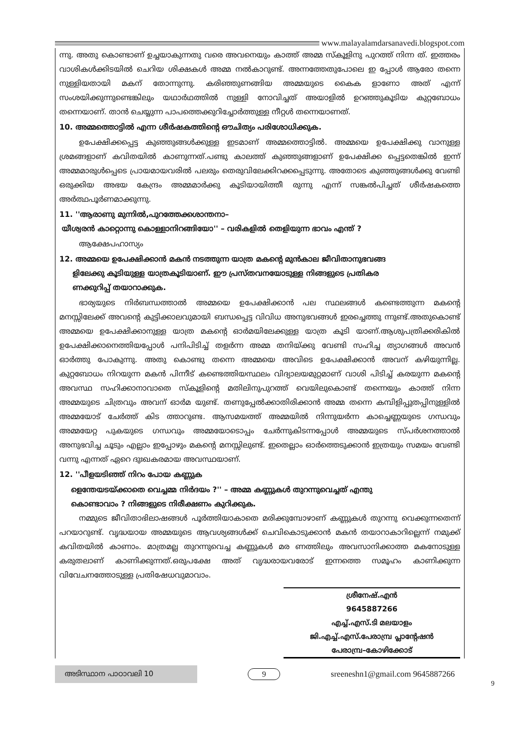www.malayalamdarsanavedi.blogspot.com
ന്നു. അതു കൊണ്ടാണ് ഉച്ചയാകുന്നതു വരെ അവനെയും കാത്ത് അമ്മ സ്കൂളിനു പുറത്ത് നിന്ന ത്. ഇത്തരം വാശികൾക്കിടയിൽ ചെറിയ ശിക്ഷകൾ അമ്മ നൽകാറുണ്ട്. അന്നത്തേതുപോലെ ഇ പ്പോൾ ആരോ തന്നെ നുള്ളിയതായി മകന് തോന്നുന്നു. കരിഞ്ഞുണങ്ങിയ അമ്മയുടെ കൈക ളാണോ അത് എന്ന് സംശയിക്കുന്നുണ്ടെങ്കിലും യഥാർഥത്തിൽ നുള്ളി നോവിച്ചത് അയാളിൽ ഉറഞ്ഞുകൂടിയ കുറ്റബോധം തന്നെയാണ്. താൻ ചെയ്യുന്ന പാപത്തെക്കുറിച്ചോർത്തുള്ള നീറ്റൾ തന്നെയാണത്.
10. അമ്മത്തൊട്ടിൽ എന്ന ശീർഷകത്തിന്റെ ഔചിത്യം പരിശോധിക്കുക.
ഉപേക്ഷിക്കപ്പെട്ട കുഞ്ഞുങ്ങൾക്കുള്ള ഇടമാണ് അമ്മത്തൊട്ടിൽ. അമ്മയെ ഉപേക്ഷിക്കു വാനുള്ള ശ്രമങ്ങളാണ് കവിതയിൽ കാണുന്നത്.പണ്ടു കാലത്ത് കുഞ്ഞുങ്ങളാണ് ഉപേക്ഷിക്ക പ്പെട്ടതെങ്കിൽ ഇന്ന് അമ്മമാരുൾപ്പെടെ പ്രായമായവരിൽ പലരും തെരുവിലേക്കിറക്കപ്പെടുന്നു. അതോടെ കുഞ്ഞുങ്ങൾക്കു വേണ്ടി ഒരുക്കിയ അഭയ കേന്ദ്രം അമ്മമാർക്കു കൂടിയായിത്തീ രുന്നു എന്ന് സങ്കൽപിച്ചത് ശീർഷകത്തെ അർത്ഥപൂർണമാക്കുന്നു.
11. ''ആരാണു മുന്നിൽ,പുറത്തേക്കശാന്തനാ–
യീശ്വരൻ കാറ്റൊന്നു കൊള്ളാനിറങ്ങിയോ'' – വരികളിൽ തെളിയുന്ന ഭാവം എന്ത് ?
ആക്ഷേപഹാസ്യം
12. അമ്മയെ ഉപേക്ഷിക്കാൻ മകൻ നടത്തുന്ന യാത്ര മകന്റെ മുൻകാല ജീവിതാനുഭവങ്ങ
ളിലേക്കു കൂടിയുള്ള യാത്രകൂടിയാണ്. ഈ പ്രസ്തവനയോടുള്ള നിങ്ങളുടെ പ്രതികര
ണക്കുറിപ്പ് തയാറാക്കുക.
ഭാര്യയുടെ നിർബന്ധത്താൽ അമ്മയെ ഉപേക്ഷിക്കാൻ പല സ്ഥലങ്ങൾ കണ്ടെത്തുന്ന മകന്റെ മനസ്സിലേക്ക് അവന്റെ കുട്ടിക്കാലവുമായി ബന്ധപ്പെട്ട വിവിധ അനുഭവങ്ങൾ ഇരച്ചെത്തു ന്നുണ്ട്.അതുകൊണ്ട് അമ്മയെ ഉപേക്ഷിക്കാനുള്ള യാത്ര മകന്റെ ഓർമയിലേക്കുള്ള യാത്ര കൂടി യാണ്.ആശുപത്രിക്കരികിൽ ഉപേക്ഷിക്കാനെത്തിയപ്പോൾ പനിപിടിച്ച് തളർന്ന അമ്മ തനിയ്ക്കു വേണ്ടി സഹിച്ച ത്യാഗങ്ങൾ അവൻ ഓർത്തു പോകുന്നു. അതു കൊണ്ടു തന്നെ അമ്മയെ അവിടെ ഉപേക്ഷിക്കാൻ അവന് കഴിയുന്നില്ല. കുറ്റബോധം നിറയുന്ന മകൻ പിന്നീട് കണ്ടെത്തിയസ്ഥലം വിദ്യാലയമുറ്റമാണ് വാശി പിടിച്ച് കരയുന്ന മകന്റെ അവസ്ഥ സഹിക്കാനാവാതെ സ്കൂളിന്റെ മതിലിനുപുറത്ത് വെയിലുകൊണ്ട് തന്നെയും കാത്ത് നിന്ന അമ്മയുടെ ചിത്രവും അവന് ഓർമ യുണ്ട്. തണുപ്പേൽക്കാതിരിക്കാൻ അമ്മ തന്നെ കമ്പിളിപ്പുതപ്പിനുള്ളിൽ അമ്മയോട് ചേർത്ത് കിട ത്താറുണ്ട. ആസമയത്ത് അമ്മയിൽ നിന്നുയർന്ന കാച്ചെണ്ണയുടെ ഗന്ധവും അമ്മയേറ്റ പുകയുടെ ഗന്ധവും അമ്മയോടൊപ്പം ചേർന്നുകിടന്നപ്പോൾ അമ്മയുടെ സ്പർശനത്താൽ അനുഭവിച്ച ചൂടും എല്ലാം ഇപ്പോഴും മകന്റെ മനസ്സിലുണ്ട്. ഇതെല്ലാം ഓർത്തെടുക്കാൻ ഇത്രയും സമയം വേണ്ടി വന്നു എന്നത് ഏറെ ദുഃഖകരമായ അവസ്ഥയാണ്.
12. ''പീളയടിഞ്ഞ് നിറം പോയ കണ്ണുക
ളെന്തേയടയ്ക്കാതെ വെച്ചമ്മ നിർദയം ?'' – അമ്മ കണ്ണുകൾ തുറന്നുവെച്ചത് എന്തു
കൊണ്ടാവാം ? നിങ്ങളുടെ നിരീക്ഷണം കുറിക്കുക.
നമ്മുടെ ജീവിതാഭിലാഷങ്ങൾ പൂർത്തിയാകാതെ മരിക്കുമ്പോഴാണ് കണ്ണുകൾ തുറന്നു വെക്കുന്നതെന്ന് പറയാറുണ്ട്. വൃദ്ധയായ അമ്മയുടെ ആവശ്യങ്ങൾക്ക് ചെവികൊടുക്കാൻ മകൻ തയാറാകാറില്ലെന്ന് നമുക്ക് കവിതയിൽ കാണാം. മാത്രമല്ല തുറന്നുവെച്ച കണ്ണുകൾ മര ണത്തിലും അവസാനിക്കാത്ത മകനോടുള്ള കരുതലാണ് കാണിക്കുന്നത്.ഒരുപക്ഷേ അത് വൃദ്ധരായവരോട് ഇന്നത്തെ സമൂഹം കാണിക്കുന്ന വിവേചനത്തോടുള്ള പ്രതിഷേധവുമാവാം.
ശ്രീനേഷ്.എൻ
9645887266
എച്ച്.എസ്.ടി മലയാളം
ജി.എച്ച്.എസ്.പേരാമ്പ്ര പ്ലാന്റേഷൻ
പേരാമ്പ്ര–കോഴിക്കോട്
അടിസ്ഥാന പാഠാവലി 10
9
sreeneshn1@gmail.com 9645887266
9